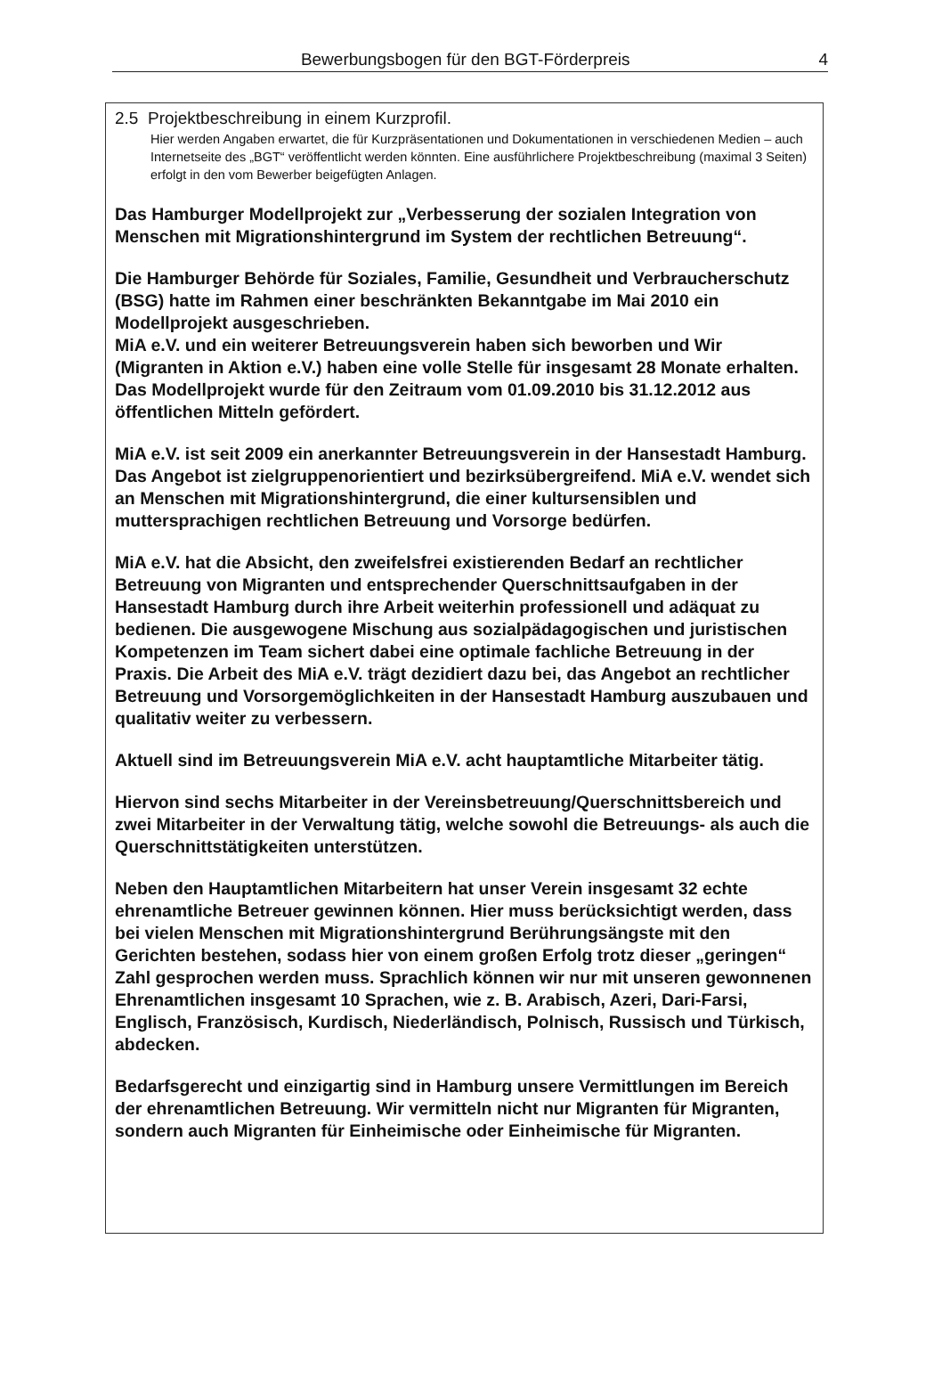Bewerbungsbogen für den BGT-Förderpreis 4
2.5 Projektbeschreibung in einem Kurzprofil.
Hier werden Angaben erwartet, die für Kurzpräsentationen und Dokumentationen in verschiedenen Medien – auch Internetseite des „BGT“ veröffentlicht werden könnten. Eine ausführlichere Projektbeschreibung (maximal 3 Seiten) erfolgt in den vom Bewerber beigefügten Anlagen.
Das Hamburger Modellprojekt zur „Verbesserung der sozialen Integration von Menschen mit Migrationshintergrund im System der rechtlichen Betreuung“.
Die Hamburger Behörde für Soziales, Familie, Gesundheit und Verbraucherschutz (BSG) hatte im Rahmen einer beschränkten Bekanntgabe im Mai 2010 ein Modellprojekt ausgeschrieben.
MiA e.V. und ein weiterer Betreuungsverein haben sich beworben und Wir (Migranten in Aktion e.V.) haben eine volle Stelle für insgesamt 28 Monate erhalten. Das Modellprojekt wurde für den Zeitraum vom 01.09.2010 bis 31.12.2012 aus öffentlichen Mitteln gefördert.
MiA e.V. ist seit 2009 ein anerkannter Betreuungsverein in der Hansestadt Hamburg. Das Angebot ist zielgruppenorientiert und bezirksübergreifend. MiA e.V. wendet sich an Menschen mit Migrationshintergrund, die einer kultursensiblen und muttersprachigen rechtlichen Betreuung und Vorsorge bedürfen.
MiA e.V. hat die Absicht, den zweifelsfrei existierenden Bedarf an rechtlicher Betreuung von Migranten und entsprechender Querschnittsaufgaben in der Hansestadt Hamburg durch ihre Arbeit weiterhin professionell und adäquat zu bedienen. Die ausgewogene Mischung aus sozialpädagogischen und juristischen Kompetenzen im Team sichert dabei eine optimale fachliche Betreuung in der Praxis. Die Arbeit des MiA e.V. trägt dezidiert dazu bei, das Angebot an rechtlicher Betreuung und Vorsorgemöglichkeiten in der Hansestadt Hamburg auszubauen und qualitativ weiter zu verbessern.
Aktuell sind im Betreuungsverein MiA e.V. acht hauptamtliche Mitarbeiter tätig.
Hiervon sind sechs Mitarbeiter in der Vereinsbetreuung/Querschnittsbereich und zwei Mitarbeiter in der Verwaltung tätig, welche sowohl die Betreuungs- als auch die Querschnittstätigkeiten unterstützen.
Neben den Hauptamtlichen Mitarbeitern hat unser Verein insgesamt 32 echte ehrenamtliche Betreuer gewinnen können. Hier muss berücksichtigt werden, dass bei vielen Menschen mit Migrationshintergrund Berührungsängste mit den Gerichten bestehen, sodass hier von einem großen Erfolg trotz dieser „geringen“ Zahl gesprochen werden muss. Sprachlich können wir nur mit unseren gewonnenen Ehrenamtlichen insgesamt 10 Sprachen, wie z. B. Arabisch, Azeri, Dari-Farsi, Englisch, Französisch, Kurdisch, Niederländisch, Polnisch, Russisch und Türkisch, abdecken.
Bedarfsgerecht und einzigartig sind in Hamburg unsere Vermittlungen im Bereich der ehrenamtlichen Betreuung. Wir vermitteln nicht nur Migranten für Migranten, sondern auch Migranten für Einheimische oder Einheimische für Migranten.